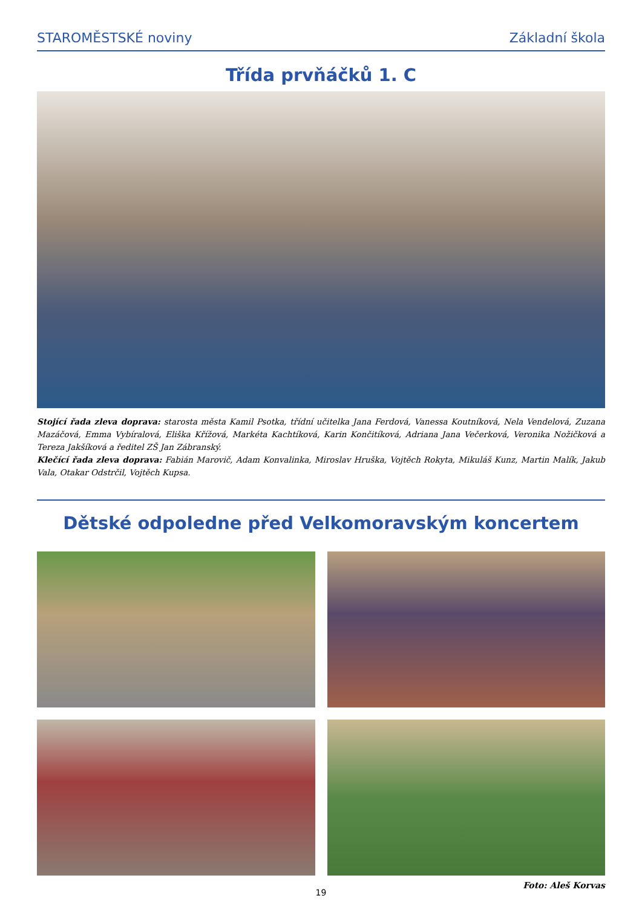STAROMĚSTSKÉ noviny Základní škola
Třída prvňáčků 1. C
Stojící řada zleva doprava: starosta města Kamil Psotka, třídní učitelka Jana Ferdová, Vanessa Koutníková, Nela Vendelová, Zuzana Mazáčová, Emma Vybíralová, Eliška Křížová, Markéta Kachtíková, Karin Končitíková, Adriana Jana Večerková, Veronika Nožičková a Tereza Jakšíková a ředitel ZŠ Jan Zábranský.
Klečící řada zleva doprava: Fabián Marovič, Adam Konvalinka, Miroslav Hruška, Vojtěch Rokyta, Mikuláš Kunz, Martin Malík, Jakub Vala, Otakar Odstrčil, Vojtěch Kupsa.
Dětské odpoledne před Velkomoravským koncertem
Foto: Aleš Korvas
19